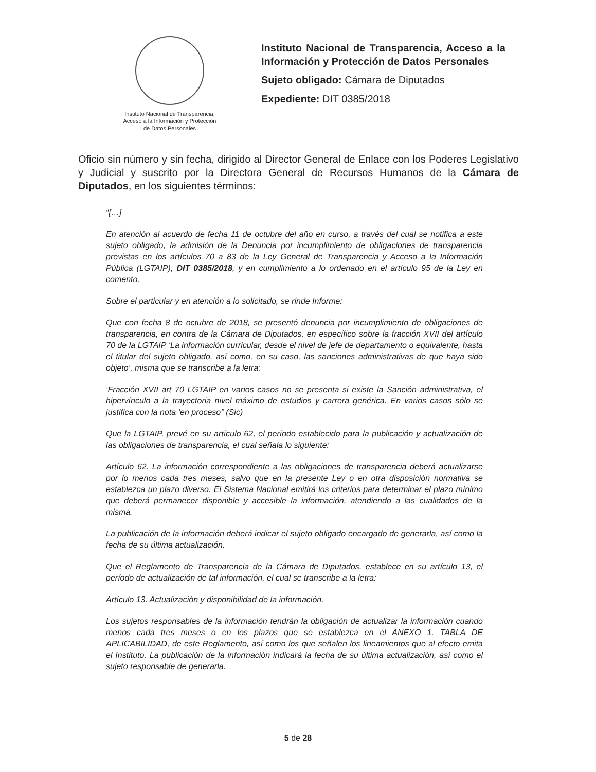Instituto Nacional de Transparencia,
Acceso a la Información y Protección
de Datos Personales
Instituto Nacional de Transparencia, Acceso a la Información y Protección de Datos Personales
Sujeto obligado: Cámara de Diputados
Expediente: DIT 0385/2018
Oficio sin número y sin fecha, dirigido al Director General de Enlace con los Poderes Legislativo y Judicial y suscrito por la Directora General de Recursos Humanos de la Cámara de Diputados, en los siguientes términos:
“[…]
En atención al acuerdo de fecha 11 de octubre del año en curso, a través del cual se notifica a este sujeto obligado, la admisión de la Denuncia por incumplimiento de obligaciones de transparencia previstas en los artículos 70 a 83 de la Ley General de Transparencia y Acceso a la Información Pública (LGTAIP), DIT 0385/2018, y en cumplimiento a lo ordenado en el artículo 95 de la Ley en comento.
Sobre el particular y en atención a lo solicitado, se rinde Informe:
Que con fecha 8 de octubre de 2018, se presentó denuncia por incumplimiento de obligaciones de transparencia, en contra de la Cámara de Diputados, en específico sobre la fracción XVII del artículo 70 de la LGTAIP ‘La información curricular, desde el nivel de jefe de departamento o equivalente, hasta el titular del sujeto obligado, así como, en su caso, las sanciones administrativas de que haya sido objeto’, misma que se transcribe a la letra:
‘Fracción XVII art 70 LGTAIP en varios casos no se presenta si existe la Sanción administrativa, el hipervínculo a la trayectoria nivel máximo de estudios y carrera genérica. En varios casos sólo se justifica con la nota ‘en proceso’’ (Sic)
Que la LGTAIP, prevé en su artículo 62, el período establecido para la publicación y actualización de las obligaciones de transparencia, el cual señala lo siguiente:
Artículo 62. La información correspondiente a las obligaciones de transparencia deberá actualizarse por lo menos cada tres meses, salvo que en la presente Ley o en otra disposición normativa se establezca un plazo diverso. El Sistema Nacional emitirá los criterios para determinar el plazo mínimo que deberá permanecer disponible y accesible la información, atendiendo a las cualidades de la misma.
La publicación de la información deberá indicar el sujeto obligado encargado de generarla, así como la fecha de su última actualización.
Que el Reglamento de Transparencia de la Cámara de Diputados, establece en su artículo 13, el período de actualización de tal información, el cual se transcribe a la letra:
Artículo 13. Actualización y disponibilidad de la información.
Los sujetos responsables de la información tendrán la obligación de actualizar la información cuando menos cada tres meses o en los plazos que se establezca en el ANEXO 1. TABLA DE APLICABILIDAD, de este Reglamento, así como los que señalen los lineamientos que al efecto emita el Instituto. La publicación de la información indicará la fecha de su última actualización, así como el sujeto responsable de generarla.
5 de 28